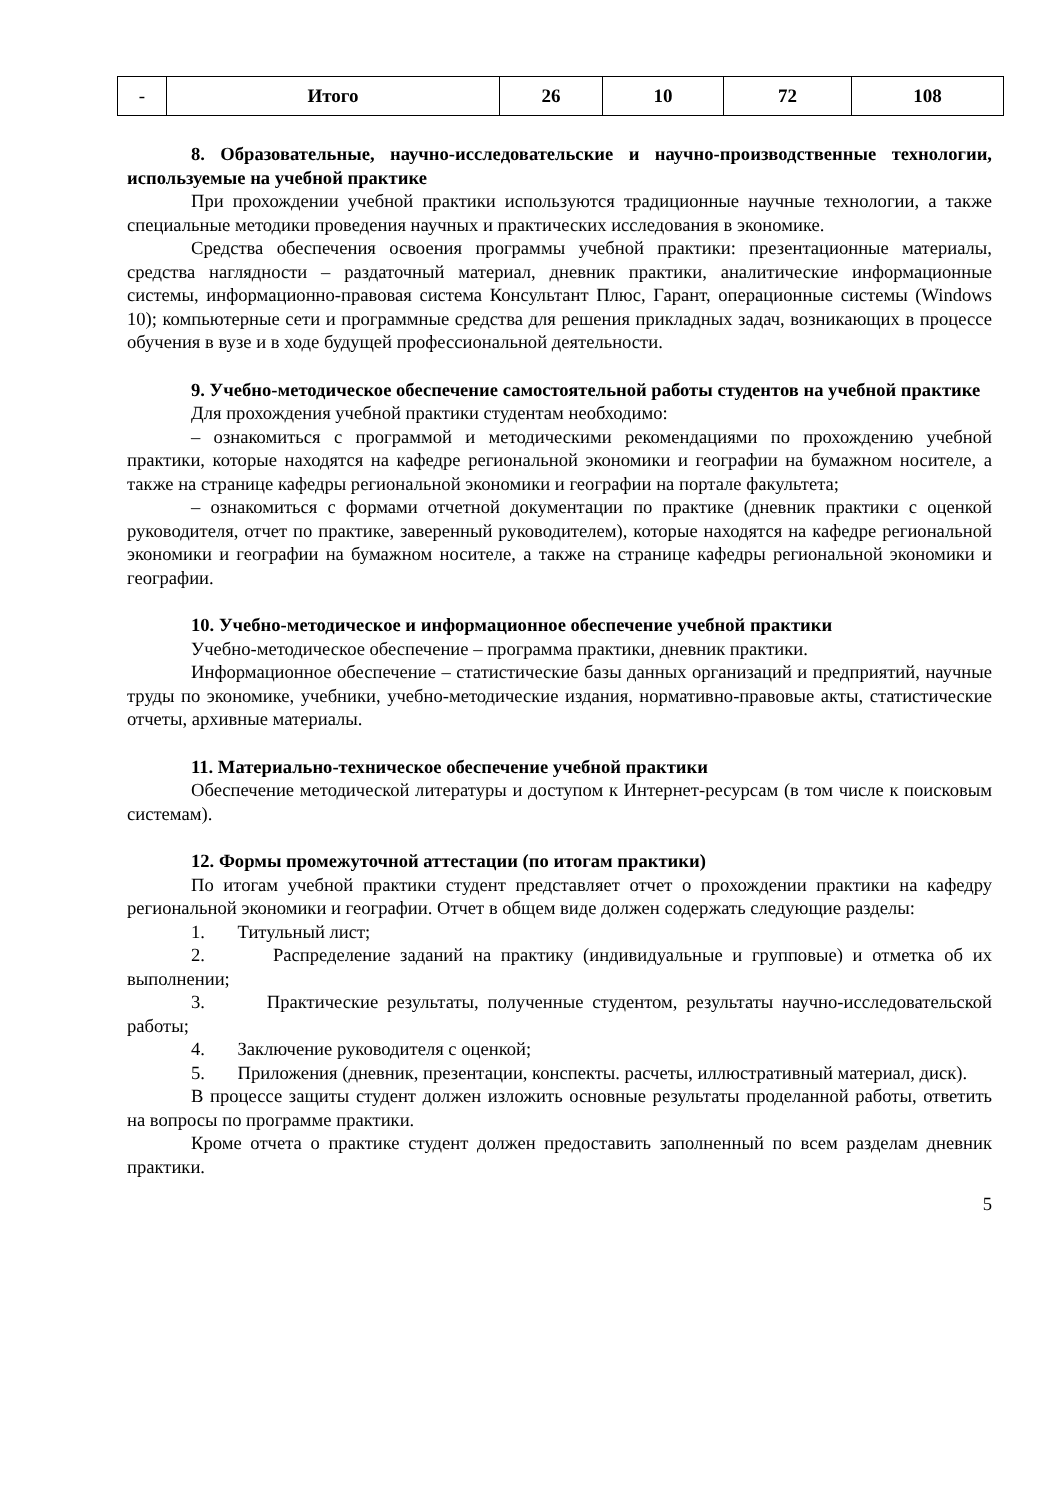| - | Итого | 26 | 10 | 72 | 108 |
8. Образовательные, научно-исследовательские и научно-производственные технологии, используемые на учебной практике
При прохождении учебной практики используются традиционные научные технологии, а также специальные методики проведения научных и практических исследования в экономике.
Средства обеспечения освоения программы учебной практики: презентационные материалы, средства наглядности – раздаточный материал, дневник практики, аналитические информационные системы, информационно-правовая система Консультант Плюс, Гарант, операционные системы (Windows 10); компьютерные сети и программные средства для решения прикладных задач, возникающих в процессе обучения в вузе и в ходе будущей профессиональной деятельности.
9. Учебно-методическое обеспечение самостоятельной работы студентов на учебной практике
Для прохождения учебной практики студентам необходимо:
– ознакомиться с программой и методическими рекомендациями по прохождению учебной практики, которые находятся на кафедре региональной экономики и географии на бумажном носителе, а также на странице кафедры региональной экономики и географии на портале факультета;
– ознакомиться с формами отчетной документации по практике (дневник практики с оценкой руководителя, отчет по практике, заверенный руководителем), которые находятся на кафедре региональной экономики и географии на бумажном носителе, а также на странице кафедры региональной экономики и географии.
10. Учебно-методическое и информационное обеспечение учебной практики
Учебно-методическое обеспечение – программа практики, дневник практики.
Информационное обеспечение – статистические базы данных организаций и предприятий, научные труды по экономике, учебники, учебно-методические издания, нормативно-правовые акты, статистические отчеты, архивные материалы.
11. Материально-техническое обеспечение учебной практики
Обеспечение методической литературы и доступом к Интернет-ресурсам (в том числе к поисковым системам).
12. Формы промежуточной аттестации (по итогам практики)
По итогам учебной практики студент представляет отчет о прохождении практики на кафедру региональной экономики и географии. Отчет в общем виде должен содержать следующие разделы:
1. Титульный лист;
2. Распределение заданий на практику (индивидуальные и групповые) и отметка об их выполнении;
3. Практические результаты, полученные студентом, результаты научно-исследовательской работы;
4. Заключение руководителя с оценкой;
5. Приложения (дневник, презентации, конспекты. расчеты, иллюстративный материал, диск).
В процессе защиты студент должен изложить основные результаты проделанной работы, ответить на вопросы по программе практики.
Кроме отчета о практике студент должен предоставить заполненный по всем разделам дневник практики.
5